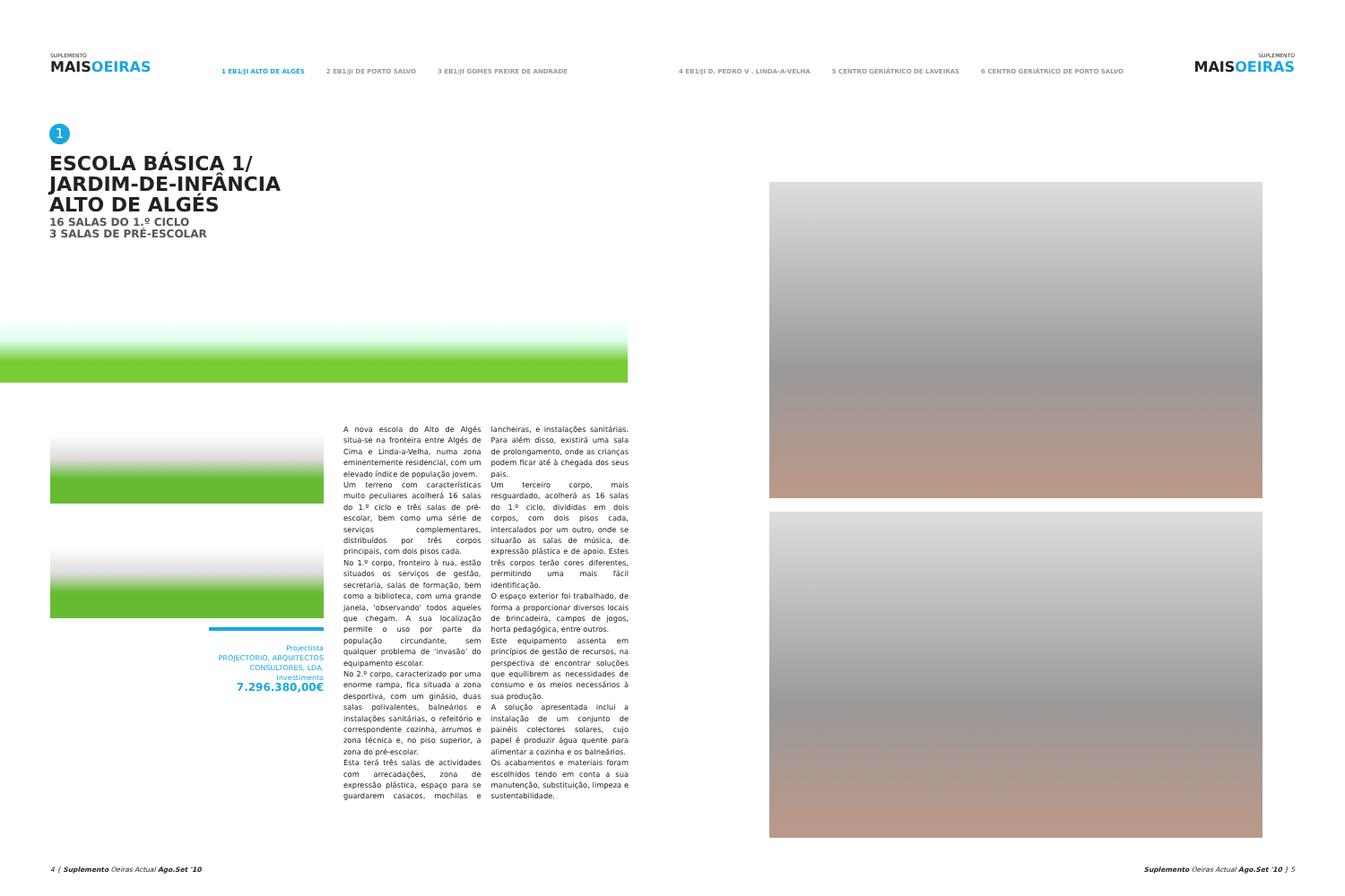SUPLEMENTO
MAIS OEIRAS
1 EB1/JI ALTO DE ALGÉS 2 EB1/JI DE PORTO SALVO 3 EB1/JI GOMES FREIRE DE ANDRADE 4 EB1/JI D. PEDRO V . LINDA-A-VELHA 5 CENTRO GERIÁTRICO DE LAVEIRAS 6 CENTRO GERIÁTRICO DE PORTO SALVO
SUPLEMENTO
MAIS OEIRAS
1
ESCOLA BÁSICA 1/
JARDIM-DE-INFÂNCIA
ALTO DE ALGÉS
16 SALAS DO 1.º CICLO
3 SALAS DE PRÉ-ESCOLAR
Projectista
PROJECTÓRIO, ARQUITECTOS CONSULTORES, LDA.
Investimento
7.296.380,00€
A nova escola do Alto de Algés situa-se na fronteira entre Algés de Cima e Linda-a-Velha, numa zona eminentemente residencial, com um elevado índice de população jovem.
Um terreno com características muito peculiares acolherá 16 salas do 1.º ciclo e três salas de pré-escolar, bem como uma série de serviços complementares, distribuídos por três corpos principais, com dois pisos cada.
No 1.º corpo, fronteiro à rua, estão situados os serviços de gestão, secretaria, salas de formação, bem como a biblioteca, com uma grande janela, ‘observando’ todos aqueles que chegam. A sua localização permite o uso por parte da população circundante, sem qualquer problema de ‘invasão’ do equipamento escolar.
No 2.º corpo, caracterizado por uma enorme rampa, fica situada a zona desportiva, com um ginásio, duas salas polivalentes, balneários e instalações sanitárias, o refeitório e correspondente cozinha, arrumos e zona técnica e, no piso superior, a zona do pré-escolar.
Esta terá três salas de actividades com arrecadações, zona de expressão plástica, espaço para se guardarem casacos, mochilas e lancheiras, e instalações sanitárias. Para além disso, existirá uma sala de prolongamento, onde as crianças podem ficar até à chegada dos seus pais.
Um terceiro corpo, mais resguardado, acolherá as 16 salas do 1.º ciclo, divididas em dois corpos, com dois pisos cada, intercalados por um outro, onde se situarão as salas de música, de expressão plástica e de apoio. Estes três corpos terão cores diferentes, permitindo uma mais fácil identificação.
O espaço exterior foi trabalhado, de forma a proporcionar diversos locais de brincadeira, campos de jogos, horta pedagógica, entre outros.
Este equipamento assenta em princípios de gestão de recursos, na perspectiva de encontrar soluções que equilibrem as necessidades de consumo e os meios necessários à sua produção.
A solução apresentada inclui a instalação de um conjunto de painéis colectores solares, cujo papel é produzir água quente para alimentar a cozinha e os balneários.
Os acabamentos e materiais foram escolhidos tendo em conta a sua manutenção, substituição, limpeza e sustentabilidade.
4 { Suplemento Oeiras Actual Ago.Set '10
Suplemento Oeiras Actual Ago.Set '10 } 5